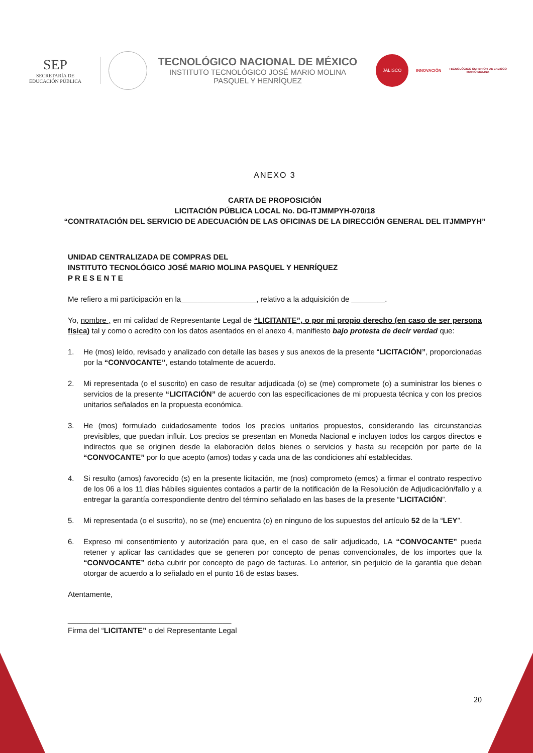SEP
SECRETARÍA DE
EDUCACIÓN PÚBLICA
TECNOLÓGICO NACIONAL DE MÉXICO
INSTITUTO TECNOLÓGICO JOSÉ MARIO MOLINA
PASQUEL Y HENRÍQUEZ
JALISCO
INNOVACIÓN
TECNOLÓGICO SUPERIOR DE JALISCO
MARIO MOLINA
ANEXO 3
CARTA DE PROPOSICIÓN
LICITACIÓN PÚBLICA LOCAL No. DG-ITJMMPYH-070/18
“CONTRATACIÓN DEL SERVICIO DE ADECUACIÓN DE LAS OFICINAS DE LA DIRECCIÓN GENERAL DEL ITJMMPYH”
UNIDAD CENTRALIZADA DE COMPRAS DEL
INSTITUTO TECNOLÓGICO JOSÉ MARIO MOLINA PASQUEL Y HENRÍQUEZ
P R E S E N T E
Me refiero a mi participación en la__________________, relativo a la adquisición de ________.
Yo, nombre , en mi calidad de Representante Legal de “LICITANTE”, o por mi propio derecho (en caso de ser persona física) tal y como o acredito con los datos asentados en el anexo 4, manifiesto bajo protesta de decir verdad que:
1. He (mos) leído, revisado y analizado con detalle las bases y sus anexos de la presente “LICITACIÓN”, proporcionadas por la “CONVOCANTE”, estando totalmente de acuerdo.
2. Mi representada (o el suscrito) en caso de resultar adjudicada (o) se (me) compromete (o) a suministrar los bienes o servicios de la presente “LICITACIÓN” de acuerdo con las especificaciones de mi propuesta técnica y con los precios unitarios señalados en la propuesta económica.
3. He (mos) formulado cuidadosamente todos los precios unitarios propuestos, considerando las circunstancias previsibles, que puedan influir. Los precios se presentan en Moneda Nacional e incluyen todos los cargos directos e indirectos que se originen desde la elaboración delos bienes o servicios y hasta su recepción por parte de la “CONVOCANTE” por lo que acepto (amos) todas y cada una de las condiciones ahí establecidas.
4. Si resulto (amos) favorecido (s) en la presente licitación, me (nos) comprometo (emos) a firmar el contrato respectivo de los 06 a los 11 días hábiles siguientes contados a partir de la notificación de la Resolución de Adjudicación/fallo y a entregar la garantía correspondiente dentro del término señalado en las bases de la presente “LICITACIÓN”.
5. Mi representada (o el suscrito), no se (me) encuentra (o) en ninguno de los supuestos del artículo 52 de la “LEY”.
6. Expreso mi consentimiento y autorización para que, en el caso de salir adjudicado, LA “CONVOCANTE” pueda retener y aplicar las cantidades que se generen por concepto de penas convencionales, de los importes que la “CONVOCANTE” deba cubrir por concepto de pago de facturas. Lo anterior, sin perjuicio de la garantía que deban otorgar de acuerdo a lo señalado en el punto 16 de estas bases.
Atentamente,
_______________________________________
Firma del “LICITANTE” o del Representante Legal
20